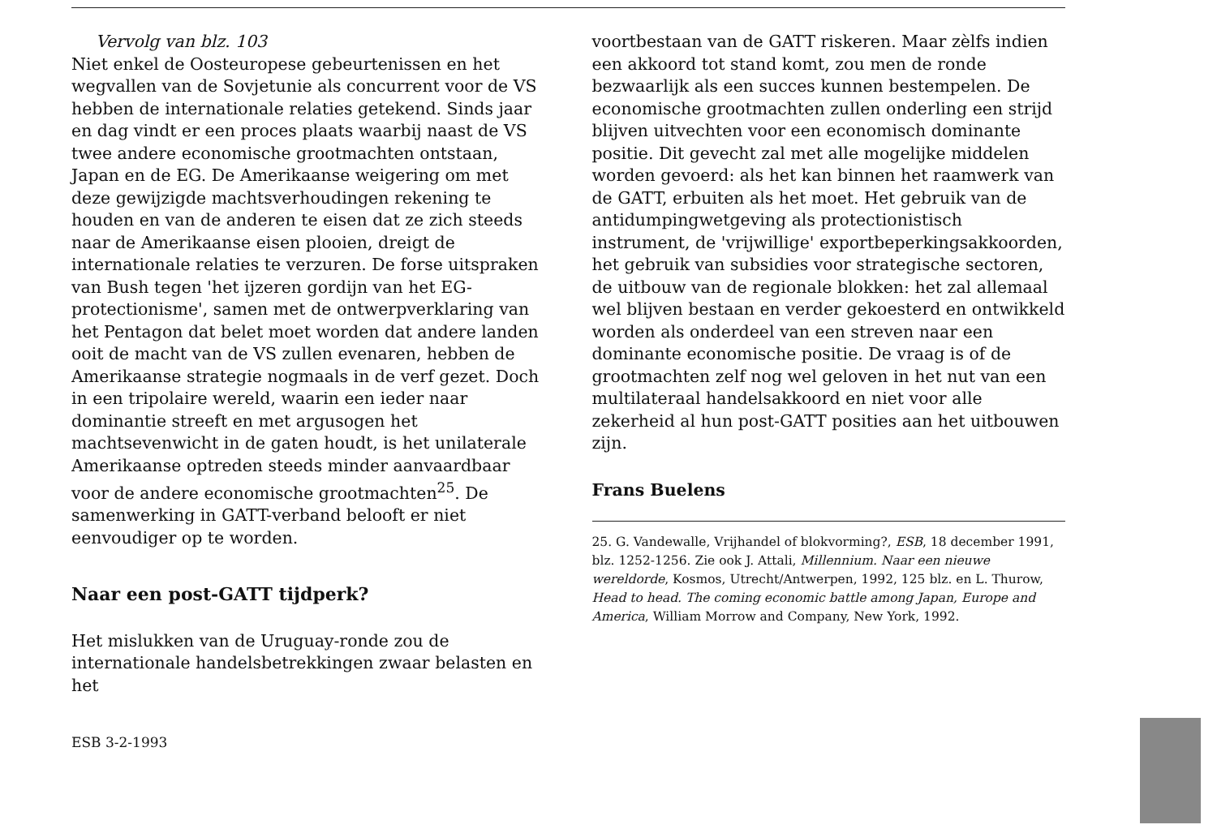Vervolg van blz. 103
Niet enkel de Oosteuropese gebeurtenissen en het wegvallen van de Sovjetunie als concurrent voor de VS hebben de internationale relaties getekend. Sinds jaar en dag vindt er een proces plaats waarbij naast de VS twee andere economische grootmachten ontstaan, Japan en de EG. De Amerikaanse weigering om met deze gewijzigde machtsverhoudingen rekening te houden en van de anderen te eisen dat ze zich steeds naar de Amerikaanse eisen plooien, dreigt de internationale relaties te verzuren. De forse uitspraken van Bush tegen 'het ijzeren gordijn van het EG-protectionisme', samen met de ontwerpverklaring van het Pentagon dat belet moet worden dat andere landen ooit de macht van de VS zullen evenaren, hebben de Amerikaanse strategie nogmaals in de verf gezet. Doch in een tripolaire wereld, waarin een ieder naar dominantie streeft en met argusogen het machtsevenwicht in de gaten houdt, is het unilaterale Amerikaanse optreden steeds minder aanvaardbaar voor de andere economische grootmachten<sup>25</sup>. De samenwerking in GATT-verband belooft er niet eenvoudiger op te worden.
Naar een post-GATT tijdperk?
Het mislukken van de Uruguay-ronde zou de internationale handelsbetrekkingen zwaar belasten en het
voortbestaan van de GATT riskeren. Maar zèlfs indien een akkoord tot stand komt, zou men de ronde bezwaarlijk als een succes kunnen bestempelen. De economische grootmachten zullen onderling een strijd blijven uitvechten voor een economisch dominante positie. Dit gevecht zal met alle mogelijke middelen worden gevoerd: als het kan binnen het raamwerk van de GATT, erbuiten als het moet. Het gebruik van de antidumpingwetgeving als protectionistisch instrument, de 'vrijwillige' exportbeperkingsakkoorden, het gebruik van subsidies voor strategische sectoren, de uitbouw van de regionale blokken: het zal allemaal wel blijven bestaan en verder gekoesterd en ontwikkeld worden als onderdeel van een streven naar een dominante economische positie. De vraag is of de grootmachten zelf nog wel geloven in het nut van een multilateraal handelsakkoord en niet voor alle zekerheid al hun post-GATT posities aan het uitbouwen zijn.
Frans Buelens
25. G. Vandewalle, Vrijhandel of blokvorming?, ESB, 18 december 1991, blz. 1252-1256. Zie ook J. Attali, Millennium. Naar een nieuwe wereldorde, Kosmos, Utrecht/Antwerpen, 1992, 125 blz. en L. Thurow, Head to head. The coming economic battle among Japan, Europe and America, William Morrow and Company, New York, 1992.
ESB 3-2-1993